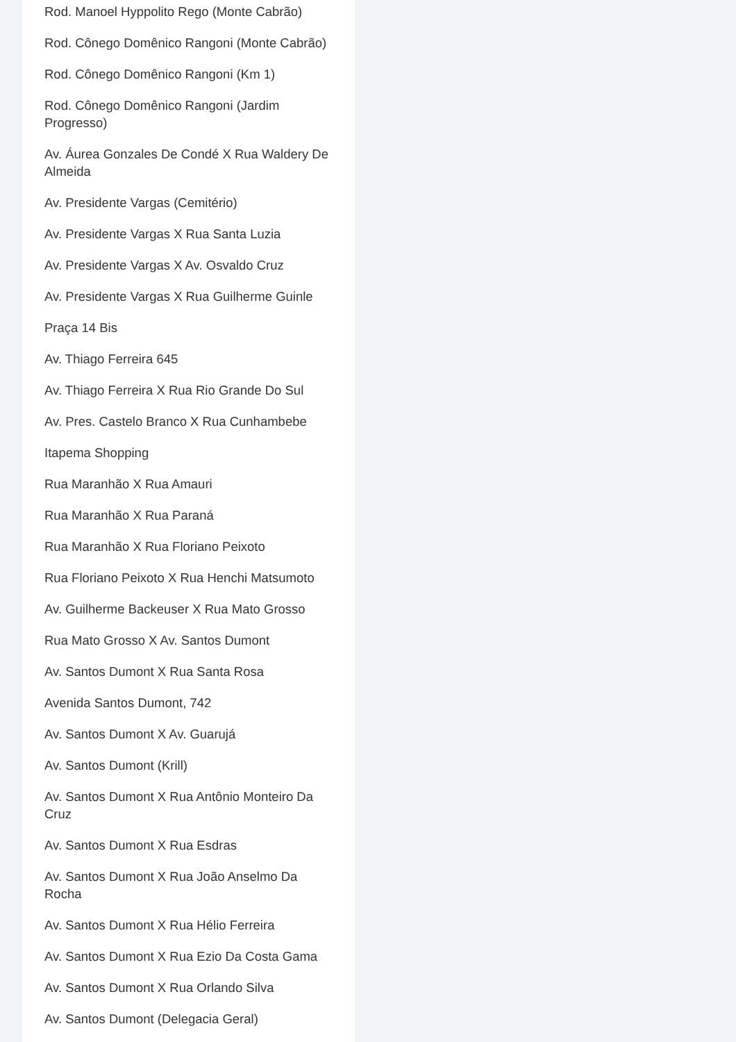Rod. Manoel Hyppolito Rego (Monte Cabrão)
Rod. Cônego Domênico Rangoni (Monte Cabrão)
Rod. Cônego Domênico Rangoni (Km 1)
Rod. Cônego Domênico Rangoni (Jardim Progresso)
Av. Áurea Gonzales De Condé X Rua Waldery De Almeida
Av. Presidente Vargas (Cemitério)
Av. Presidente Vargas X Rua Santa Luzia
Av. Presidente Vargas X Av. Osvaldo Cruz
Av. Presidente Vargas X Rua Guilherme Guinle
Praça 14 Bis
Av. Thiago Ferreira 645
Av. Thiago Ferreira X Rua Rio Grande Do Sul
Av. Pres. Castelo Branco X Rua Cunhambebe
Itapema Shopping
Rua Maranhão X Rua Amauri
Rua Maranhão X Rua Paraná
Rua Maranhão X Rua Floriano Peixoto
Rua Floriano Peixoto X Rua Henchi Matsumoto
Av. Guilherme Backeuser X Rua Mato Grosso
Rua Mato Grosso X Av. Santos Dumont
Av. Santos Dumont X Rua Santa Rosa
Avenida Santos Dumont, 742
Av. Santos Dumont X Av. Guarujá
Av. Santos Dumont (Krill)
Av. Santos Dumont X Rua Antônio Monteiro Da Cruz
Av. Santos Dumont X Rua Esdras
Av. Santos Dumont X Rua João Anselmo Da Rocha
Av. Santos Dumont X Rua Hélio Ferreira
Av. Santos Dumont X Rua Ezio Da Costa Gama
Av. Santos Dumont X Rua Orlando Silva
Av. Santos Dumont (Delegacia Geral)